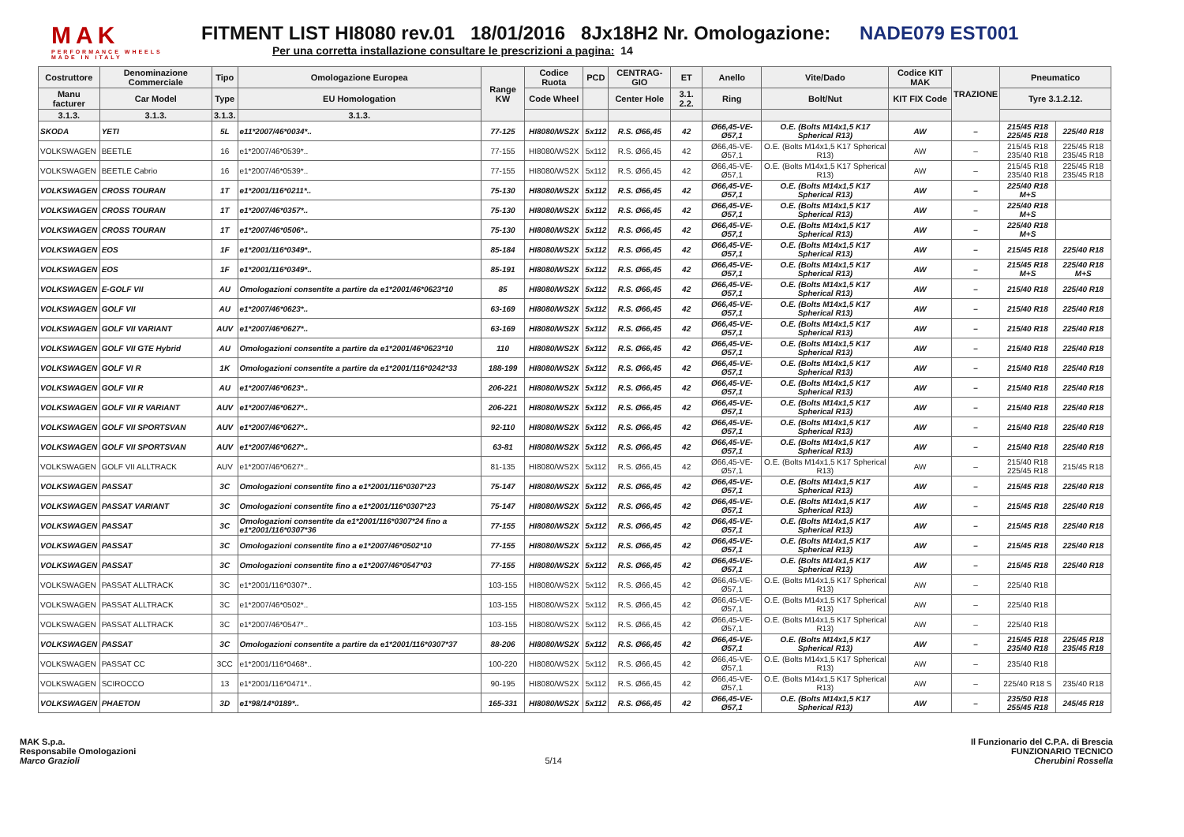MAK
PERFORMANCE WHEELS
MADE IN ITALY
FITMENT LIST HI8080 rev.01 18/01/2016 8Jx18H2 Nr. Omologazione: NADE079 EST001
Per una corretta installazione consultare le prescrizioni a pagina: 14
| Costruttore | Denominazione Commerciale | Tipo | Omologazione Europea | Range KW | Codice Ruota | PCD | CENTRAG-GIO | ET | Anello | Vite/Dado | Codice KIT MAK | TRAZIONE | Pneumatico | |
| --- | --- | --- | --- | --- | --- | --- | --- | --- | --- | --- | --- | --- | --- | --- |
| Manu facturer | Car Model | Type | EU Homologation | | Code Wheel | | Center Hole | 3.1. 2.2. | Ring | Bolt/Nut | KIT FIX Code | | Tyre 3.1.2.12. | |
| 3.1.3. | 3.1.3. | 3.1.3. | 3.1.3. | | | | | | | | | | | |
| SKODA | YETI | 5L | e11*2007/46*0034*.. | 77-125 | HI8080/WS2X | 5x112 | R.S. Ø66,45 | 42 | Ø66,45-VE-Ø57,1 | O.E. (Bolts M14x1,5 K17 Spherical R13) | AW | – | 215/45 R18 225/45 R18 | 225/40 R18 |
| VOLKSWAGEN | BEETLE | 16 | e1*2007/46*0539*.. | 77-155 | HI8080/WS2X | 5x112 | R.S. Ø66,45 | 42 | Ø66,45-VE-Ø57,1 | O.E. (Bolts M14x1,5 K17 Spherical R13) | AW | – | 215/45 R18 235/40 R18 | 225/45 R18 235/45 R18 |
| VOLKSWAGEN | BEETLE Cabrio | 16 | e1*2007/46*0539*.. | 77-155 | HI8080/WS2X | 5x112 | R.S. Ø66,45 | 42 | Ø66,45-VE-Ø57,1 | O.E. (Bolts M14x1,5 K17 Spherical R13) | AW | – | 215/45 R18 235/40 R18 | 225/45 R18 235/45 R18 |
| VOLKSWAGEN | CROSS TOURAN | 1T | e1*2001/116*0211*.. | 75-130 | HI8080/WS2X | 5x112 | R.S. Ø66,45 | 42 | Ø66,45-VE-Ø57,1 | O.E. (Bolts M14x1,5 K17 Spherical R13) | AW | – | 225/40 R18 M+S | |
| VOLKSWAGEN | CROSS TOURAN | 1T | e1*2007/46*0357*.. | 75-130 | HI8080/WS2X | 5x112 | R.S. Ø66,45 | 42 | Ø66,45-VE-Ø57,1 | O.E. (Bolts M14x1,5 K17 Spherical R13) | AW | – | 225/40 R18 M+S | |
| VOLKSWAGEN | CROSS TOURAN | 1T | e1*2007/46*0506*.. | 75-130 | HI8080/WS2X | 5x112 | R.S. Ø66,45 | 42 | Ø66,45-VE-Ø57,1 | O.E. (Bolts M14x1,5 K17 Spherical R13) | AW | – | 225/40 R18 M+S | |
| VOLKSWAGEN | EOS | 1F | e1*2001/116*0349*.. | 85-184 | HI8080/WS2X | 5x112 | R.S. Ø66,45 | 42 | Ø66,45-VE-Ø57,1 | O.E. (Bolts M14x1,5 K17 Spherical R13) | AW | – | 215/45 R18 | 225/40 R18 |
| VOLKSWAGEN | EOS | 1F | e1*2001/116*0349*.. | 85-191 | HI8080/WS2X | 5x112 | R.S. Ø66,45 | 42 | Ø66,45-VE-Ø57,1 | O.E. (Bolts M14x1,5 K17 Spherical R13) | AW | – | 215/45 R18 M+S | 225/40 R18 M+S |
| VOLKSWAGEN | E-GOLF VII | AU | Omologazioni consentite a partire da e1*2001/46*0623*10 | 85 | HI8080/WS2X | 5x112 | R.S. Ø66,45 | 42 | Ø66,45-VE-Ø57,1 | O.E. (Bolts M14x1,5 K17 Spherical R13) | AW | – | 215/40 R18 | 225/40 R18 |
| VOLKSWAGEN | GOLF VII | AU | e1*2007/46*0623*.. | 63-169 | HI8080/WS2X | 5x112 | R.S. Ø66,45 | 42 | Ø66,45-VE-Ø57,1 | O.E. (Bolts M14x1,5 K17 Spherical R13) | AW | – | 215/40 R18 | 225/40 R18 |
| VOLKSWAGEN | GOLF VII VARIANT | AUV | e1*2007/46*0627*.. | 63-169 | HI8080/WS2X | 5x112 | R.S. Ø66,45 | 42 | Ø66,45-VE-Ø57,1 | O.E. (Bolts M14x1,5 K17 Spherical R13) | AW | – | 215/40 R18 | 225/40 R18 |
| VOLKSWAGEN | GOLF VII GTE Hybrid | AU | Omologazioni consentite a partire da e1*2001/46*0623*10 | 110 | HI8080/WS2X | 5x112 | R.S. Ø66,45 | 42 | Ø66,45-VE-Ø57,1 | O.E. (Bolts M14x1,5 K17 Spherical R13) | AW | – | 215/40 R18 | 225/40 R18 |
| VOLKSWAGEN | GOLF VI R | 1K | Omologazioni consentite a partire da e1*2001/116*0242*33 | 188-199 | HI8080/WS2X | 5x112 | R.S. Ø66,45 | 42 | Ø66,45-VE-Ø57,1 | O.E. (Bolts M14x1,5 K17 Spherical R13) | AW | – | 215/40 R18 | 225/40 R18 |
| VOLKSWAGEN | GOLF VII R | AU | e1*2007/46*0623*.. | 206-221 | HI8080/WS2X | 5x112 | R.S. Ø66,45 | 42 | Ø66,45-VE-Ø57,1 | O.E. (Bolts M14x1,5 K17 Spherical R13) | AW | – | 215/40 R18 | 225/40 R18 |
| VOLKSWAGEN | GOLF VII R VARIANT | AUV | e1*2007/46*0627*.. | 206-221 | HI8080/WS2X | 5x112 | R.S. Ø66,45 | 42 | Ø66,45-VE-Ø57,1 | O.E. (Bolts M14x1,5 K17 Spherical R13) | AW | – | 215/40 R18 | 225/40 R18 |
| VOLKSWAGEN | GOLF VII SPORTSVAN | AUV | e1*2007/46*0627*.. | 92-110 | HI8080/WS2X | 5x112 | R.S. Ø66,45 | 42 | Ø66,45-VE-Ø57,1 | O.E. (Bolts M14x1,5 K17 Spherical R13) | AW | – | 215/40 R18 | 225/40 R18 |
| VOLKSWAGEN | GOLF VII SPORTSVAN | AUV | e1*2007/46*0627*.. | 63-81 | HI8080/WS2X | 5x112 | R.S. Ø66,45 | 42 | Ø66,45-VE-Ø57,1 | O.E. (Bolts M14x1,5 K17 Spherical R13) | AW | – | 215/40 R18 | 225/40 R18 |
| VOLKSWAGEN | GOLF VII ALLTRACK | AUV | e1*2007/46*0627*.. | 81-135 | HI8080/WS2X | 5x112 | R.S. Ø66,45 | 42 | Ø66,45-VE-Ø57,1 | O.E. (Bolts M14x1,5 K17 Spherical R13) | AW | – | 215/40 R18 225/45 R18 | 215/45 R18 |
| VOLKSWAGEN | PASSAT | 3C | Omologazioni consentite fino a e1*2001/116*0307*23 | 75-147 | HI8080/WS2X | 5x112 | R.S. Ø66,45 | 42 | Ø66,45-VE-Ø57,1 | O.E. (Bolts M14x1,5 K17 Spherical R13) | AW | – | 215/45 R18 | 225/40 R18 |
| VOLKSWAGEN | PASSAT VARIANT | 3C | Omologazioni consentite fino a e1*2001/116*0307*23 | 75-147 | HI8080/WS2X | 5x112 | R.S. Ø66,45 | 42 | Ø66,45-VE-Ø57,1 | O.E. (Bolts M14x1,5 K17 Spherical R13) | AW | – | 215/45 R18 | 225/40 R18 |
| VOLKSWAGEN | PASSAT | 3C | Omologazioni consentite da e1*2001/116*0307*24 fino a e1*2001/116*0307*36 | 77-155 | HI8080/WS2X | 5x112 | R.S. Ø66,45 | 42 | Ø66,45-VE-Ø57,1 | O.E. (Bolts M14x1,5 K17 Spherical R13) | AW | – | 215/45 R18 | 225/40 R18 |
| VOLKSWAGEN | PASSAT | 3C | Omologazioni consentite fino a e1*2007/46*0502*10 | 77-155 | HI8080/WS2X | 5x112 | R.S. Ø66,45 | 42 | Ø66,45-VE-Ø57,1 | O.E. (Bolts M14x1,5 K17 Spherical R13) | AW | – | 215/45 R18 | 225/40 R18 |
| VOLKSWAGEN | PASSAT | 3C | Omologazioni consentite fino a e1*2007/46*0547*03 | 77-155 | HI8080/WS2X | 5x112 | R.S. Ø66,45 | 42 | Ø66,45-VE-Ø57,1 | O.E. (Bolts M14x1,5 K17 Spherical R13) | AW | – | 215/45 R18 | 225/40 R18 |
| VOLKSWAGEN | PASSAT ALLTRACK | 3C | e1*2001/116*0307*.. | 103-155 | HI8080/WS2X | 5x112 | R.S. Ø66,45 | 42 | Ø66,45-VE-Ø57,1 | O.E. (Bolts M14x1,5 K17 Spherical R13) | AW | – | 225/40 R18 | |
| VOLKSWAGEN | PASSAT ALLTRACK | 3C | e1*2007/46*0502*.. | 103-155 | HI8080/WS2X | 5x112 | R.S. Ø66,45 | 42 | Ø66,45-VE-Ø57,1 | O.E. (Bolts M14x1,5 K17 Spherical R13) | AW | – | 225/40 R18 | |
| VOLKSWAGEN | PASSAT ALLTRACK | 3C | e1*2007/46*0547*.. | 103-155 | HI8080/WS2X | 5x112 | R.S. Ø66,45 | 42 | Ø66,45-VE-Ø57,1 | O.E. (Bolts M14x1,5 K17 Spherical R13) | AW | – | 225/40 R18 | |
| VOLKSWAGEN | PASSAT | 3C | Omologazioni consentite a partire da e1*2001/116*0307*37 | 88-206 | HI8080/WS2X | 5x112 | R.S. Ø66,45 | 42 | Ø66,45-VE-Ø57,1 | O.E. (Bolts M14x1,5 K17 Spherical R13) | AW | – | 215/45 R18 235/40 R18 | 225/45 R18 235/45 R18 |
| VOLKSWAGEN | PASSAT CC | 3CC | e1*2001/116*0468*.. | 100-220 | HI8080/WS2X | 5x112 | R.S. Ø66,45 | 42 | Ø66,45-VE-Ø57,1 | O.E. (Bolts M14x1,5 K17 Spherical R13) | AW | – | 235/40 R18 | |
| VOLKSWAGEN | SCIROCCO | 13 | e1*2001/116*0471*.. | 90-195 | HI8080/WS2X | 5x112 | R.S. Ø66,45 | 42 | Ø66,45-VE-Ø57,1 | O.E. (Bolts M14x1,5 K17 Spherical R13) | AW | – | 225/40 R18 S | 235/40 R18 |
| VOLKSWAGEN | PHAETON | 3D | e1*98/14*0189*.. | 165-331 | HI8080/WS2X | 5x112 | R.S. Ø66,45 | 42 | Ø66,45-VE-Ø57,1 | O.E. (Bolts M14x1,5 K17 Spherical R13) | AW | – | 235/50 R18 255/45 R18 | 245/45 R18 |
MAK S.p.a.
Responsabile Omologazioni
Marco Grazioli
5/14 Il Funzionario del C.P.A. di Brescia
FUNZIONARIO TECNICO
Cherubini Rossella